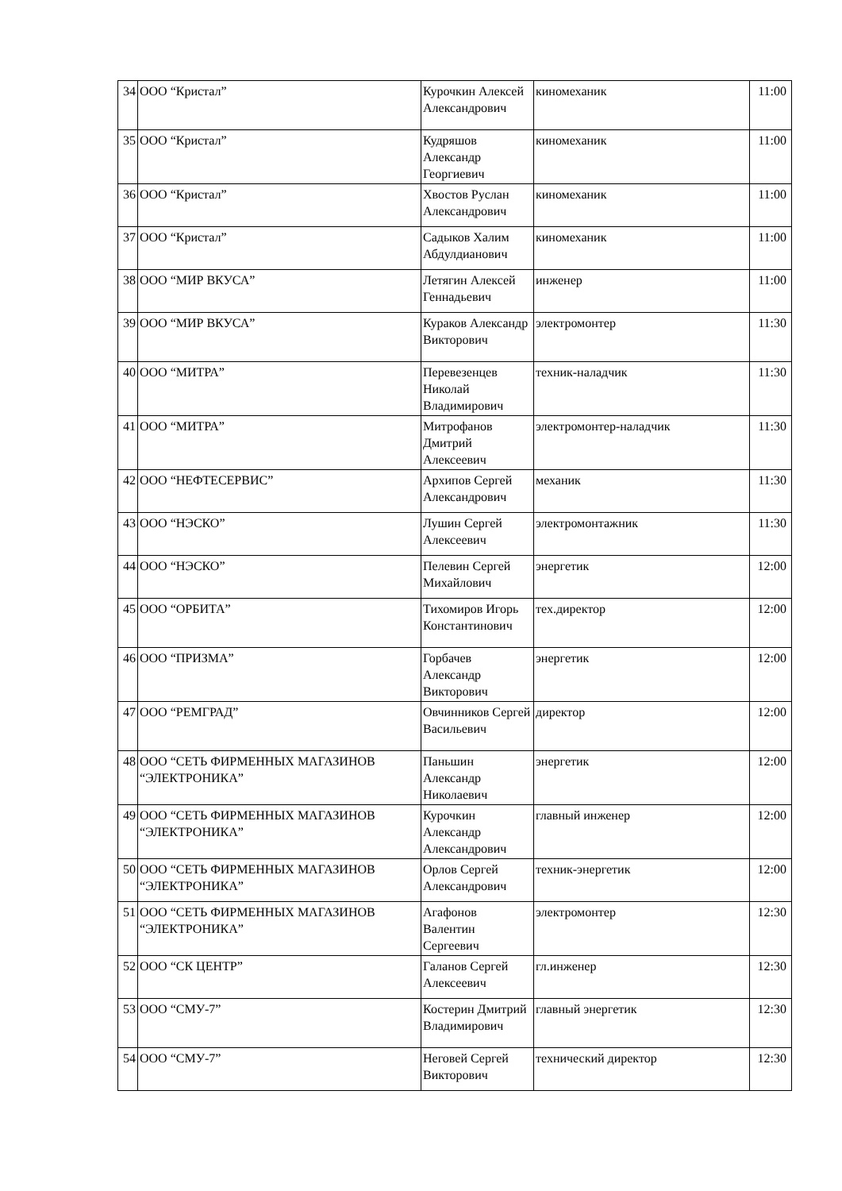| 34 | ООО “Кристал” | Курочкин Алексей Александрович | киномеханик | 11:00 |
| 35 | ООО “Кристал” | Кудряшов Александр Георгиевич | киномеханик | 11:00 |
| 36 | ООО “Кристал” | Хвостов Руслан Александрович | киномеханик | 11:00 |
| 37 | ООО “Кристал” | Садыков Халим Абдулдианович | киномеханик | 11:00 |
| 38 | ООО “МИР ВКУСА” | Летягин Алексей Геннадьевич | инженер | 11:00 |
| 39 | ООО “МИР ВКУСА” | Кураков Александр Викторович | электромонтер | 11:30 |
| 40 | ООО “МИТРА” | Перевезенцев Николай Владимирович | техник-наладчик | 11:30 |
| 41 | ООО “МИТРА” | Митрофанов Дмитрий Алексеевич | электромонтер-наладчик | 11:30 |
| 42 | ООО “НЕФТЕСЕРВИС” | Архипов Сергей Александрович | механик | 11:30 |
| 43 | ООО “НЭСКО” | Лушин Сергей Алексеевич | электромонтажник | 11:30 |
| 44 | ООО “НЭСКО” | Пелевин Сергей Михайлович | энергетик | 12:00 |
| 45 | ООО “ОРБИТА” | Тихомиров Игорь Константинович | тех.директор | 12:00 |
| 46 | ООО “ПРИЗМА” | Горбачев Александр Викторович | энергетик | 12:00 |
| 47 | ООО “РЕМГРАД” | Овчинников Сергей Васильевич | директор | 12:00 |
| 48 | ООО “СЕТЬ ФИРМЕННЫХ МАГАЗИНОВ “ЭЛЕКТРОНИКА” | Паньшин Александр Николаевич | энергетик | 12:00 |
| 49 | ООО “СЕТЬ ФИРМЕННЫХ МАГАЗИНОВ “ЭЛЕКТРОНИКА” | Курочкин Александр Александрович | главный инженер | 12:00 |
| 50 | ООО “СЕТЬ ФИРМЕННЫХ МАГАЗИНОВ “ЭЛЕКТРОНИКА” | Орлов Сергей Александрович | техник-энергетик | 12:00 |
| 51 | ООО “СЕТЬ ФИРМЕННЫХ МАГАЗИНОВ “ЭЛЕКТРОНИКА” | Агафонов Валентин Сергеевич | электромонтер | 12:30 |
| 52 | ООО “СК ЦЕНТР” | Галанов Сергей Алексеевич | гл.инженер | 12:30 |
| 53 | ООО “СМУ-7” | Костерин Дмитрий Владимирович | главный энергетик | 12:30 |
| 54 | ООО “СМУ-7” | Неговей Сергей Викторович | технический директор | 12:30 |